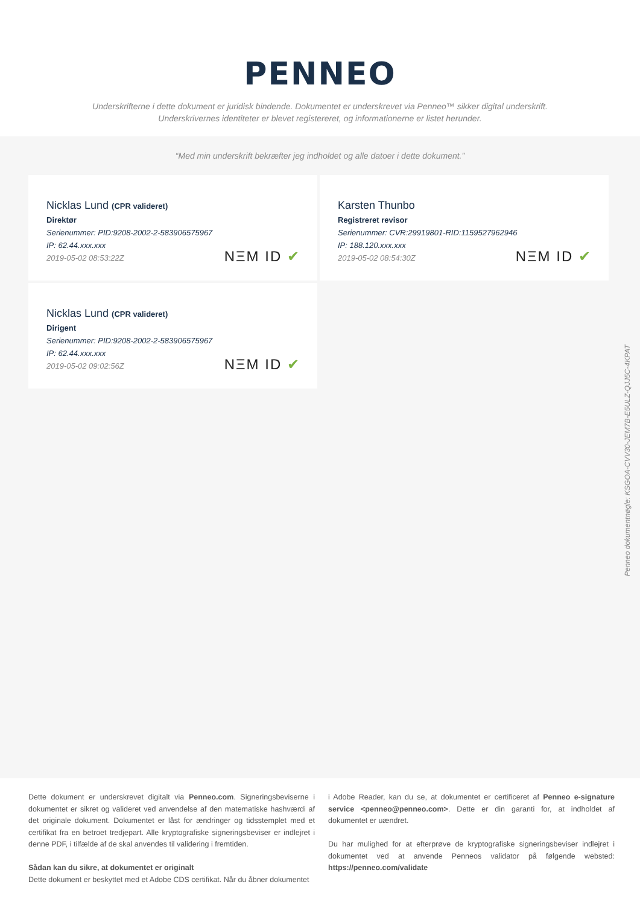PENNEO
Underskrifterne i dette dokument er juridisk bindende. Dokumentet er underskrevet via Penneo™ sikker digital underskrift.
Underskrivernes identiteter er blevet registereret, og informationerne er listet herunder.
“Med min underskrift bekræfter jeg indholdet og alle datoer i dette dokument.”
Nicklas Lund (CPR valideret)
Direktør
Serienummer: PID:9208-2002-2-583906575967
IP: 62.44.xxx.xxx
2019-05-02 08:53:22Z
NΞM ID ✔
Karsten Thunbo
Registreret revisor
Serienummer: CVR:29919801-RID:1159527962946
IP: 188.120.xxx.xxx
2019-05-02 08:54:30Z
NΞM ID ✔
Nicklas Lund (CPR valideret)
Dirigent
Serienummer: PID:9208-2002-2-583906575967
IP: 62.44.xxx.xxx
2019-05-02 09:02:56Z
NΞM ID ✔
Penneo dokumentnøgle: KSGOA-CVV30-JEM7B-E5ULZ-QJJ5C-4KPAT
Dette dokument er underskrevet digitalt via Penneo.com. Signeringsbeviserne i dokumentet er sikret og valideret ved anvendelse af den matematiske hashværdi af det originale dokument. Dokumentet er låst for ændringer og tidsstemplet med et certifikat fra en betroet tredjepart. Alle kryptografiske signeringsbeviser er indlejret i denne PDF, i tilfælde af de skal anvendes til validering i fremtiden.
Sådan kan du sikre, at dokumentet er originalt
Dette dokument er beskyttet med et Adobe CDS certifikat. Når du åbner dokumentet
i Adobe Reader, kan du se, at dokumentet er certificeret af Penneo e-signature service <penneo@penneo.com>. Dette er din garanti for, at indholdet af dokumentet er uændret.
Du har mulighed for at efterprøve de kryptografiske signeringsbeviser indlejret i dokumentet ved at anvende Penneos validator på følgende websted: https://penneo.com/validate